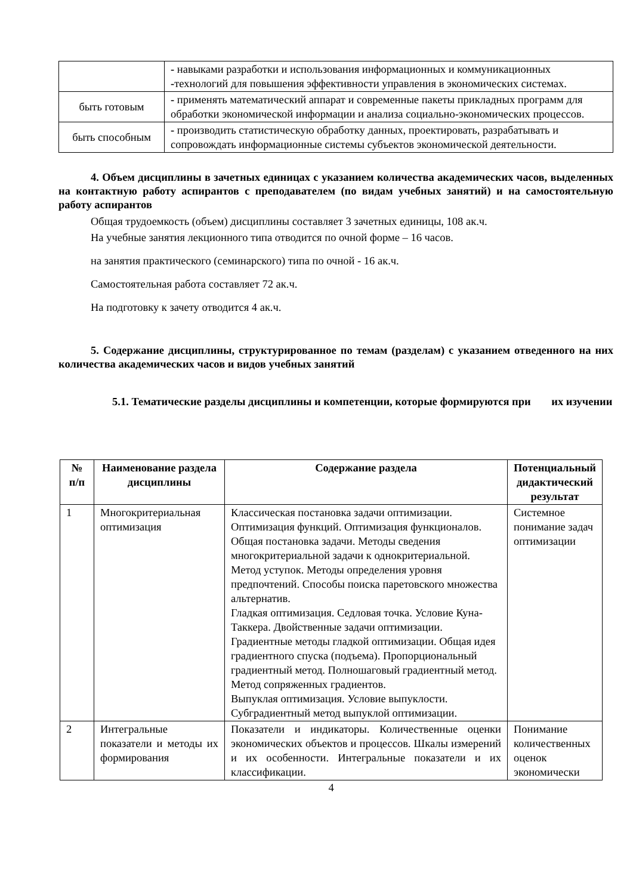| | - навыками разработки и использования информационных и коммуникационных - технологий для повышения эффективности управления в экономических системах. |
| быть готовым | - применять математический аппарат и современные пакеты прикладных программ для обработки экономической информации и анализа социально-экономических процессов. |
| быть способным | - производить статистическую обработку данных, проектировать, разрабатывать и сопровождать информационные системы субъектов экономической деятельности. |
4. Объем дисциплины в зачетных единицах с указанием количества академических часов, выделенных на контактную работу аспирантов с преподавателем (по видам учебных занятий) и на самостоятельную работу аспирантов
Общая трудоемкость (объем) дисциплины составляет 3 зачетных единицы, 108 ак.ч.
На учебные занятия лекционного типа отводится по очной форме – 16 часов.
на занятия практического (семинарского) типа по очной - 16 ак.ч.
Самостоятельная работа составляет 72 ак.ч.
На подготовку к зачету отводится 4 ак.ч.
5. Содержание дисциплины, структурированное по темам (разделам) с указанием отведенного на них количества академических часов и видов учебных занятий
5.1. Тематические разделы дисциплины и компетенции, которые формируются при их изучении
| № п/п | Наименование раздела дисциплины | Содержание раздела | Потенциальный дидактический результат |
| --- | --- | --- | --- |
| 1 | Многокритериальная оптимизация | Классическая постановка задачи оптимизации. Оптимизация функций. Оптимизация функционалов. Общая постановка задачи. Методы сведения многокритериальной задачи к однокритериальной. Метод уступок. Методы определения уровня предпочтений. Способы поиска паретовского множества альтернатив. Гладкая оптимизация. Седловая точка. Условие Куна-Таккера. Двойственные задачи оптимизации. Градиентные методы гладкой оптимизации. Общая идея градиентного спуска (подъема). Пропорциональный градиентный метод. Полношаговый градиентный метод. Метод сопряженных градиентов. Выпуклая оптимизация. Условие выпуклости. Субградиентный метод выпуклой оптимизации. | Системное понимание задач оптимизации |
| 2 | Интегральные показатели и методы их формирования | Показатели и индикаторы. Количественные оценки экономических объектов и процессов. Шкалы измерений и их особенности. Интегральные показатели и их классификации. | Понимание количественных оценок экономически |
4